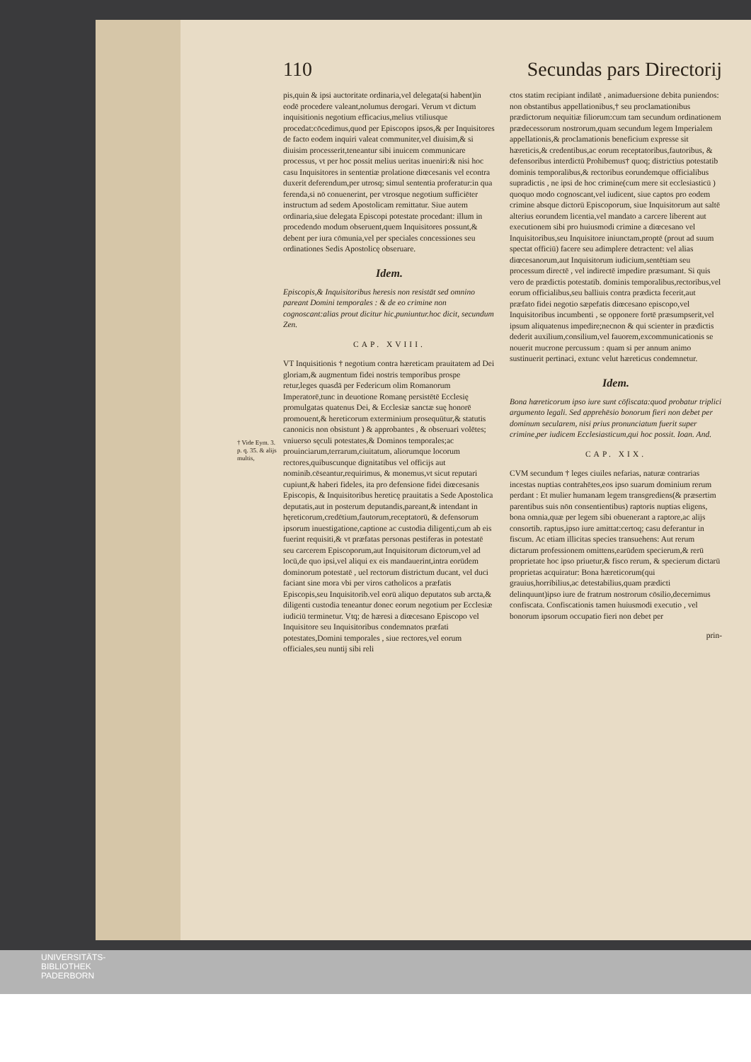† Vide Eym. 3. p. q. 35. & alijs multis,
110 Secundas pars Directorij
pis,quin & ipsi auctoritate ordinaria,vel delegata(si habent)in eodē procedere valeant,nolumus derogari. Verum vt dictum inquisitionis negotium efficacius,melius vtiliusque procedat:cōcedimus,quod per Episcopos ipsos,& per Inquisitores de facto eodem inquiri valeat communiter,vel diuisim,& si diuisim processerit,teneantur sibi inuicem communicare processus, vt per hoc possit melius ueritas inueniri:& nisi hoc casu Inquisitores in sententiæ prolatione diœcesanis vel econtra duxerit deferendum,per utrosq; simul sententia proferatur:in qua ferenda,si nō conuenerint, per vtrosque negotium sufficiēter instructum ad sedem Apostolicam remittatur. Siue autem ordinaria,siue delegata Episcopi potestate procedant: illum in procedendo modum obseruent,quem Inquisitores possunt,& debent per iura cōmunia,vel per speciales concessiones seu ordinationes Sedis Apostolicę obseruare.
Idem.
Episcopis,& Inquisitoribus heresis non resistāt sed omnino pareant Domini temporales : & de eo crimine non cognoscant:alias prout dicitur hic,puniuntur.hoc dicit, secundum Zen.
CAP. XVIII.
VT Inquisitionis † negotium contra hæreticam prauitatem ad Dei gloriam,& augmentum fidei nostris temporibus prospe retur,leges quasdā per Federicum olim Romanorum Imperatorē,tunc in deuotione Romanę persistētē Ecclesię promulgatas quatenus Dei, & Ecclesiæ sanctæ suę honorē promouent,& hereticorum exterminium prosequūtur,& statutis canonicis non obsistunt ) & approbantes , & obseruari volētes; vniuerso sęculi potestates,& Dominos temporales;ac prouinciarum,terrarum,ciuitatum, aliorumque locorum rectores,quibuscunque dignitatibus vel officijs aut nominib.cēseantur,requirimus, & monemus,vt sicut reputari cupiunt,& haberi fideles, ita pro defensione fidei diœcesanis Episcopis, & Inquisitoribus hereticę prauitatis a Sede Apostolica deputatis,aut in posterum deputandis,pareant,& intendant in hęreticorum,credētium,fautorum,receptatorū, & defensorum ipsorum inuestigatione,captione ac custodia diligenti,cum ab eis fuerint requisiti,& vt præfatas personas pestiferas in potestatē seu carcerem Episcoporum,aut Inquisitorum dictorum,vel ad locū,de quo ipsi,vel aliqui ex eis mandauerint,intra eorūdem dominorum potestatē , uel rectorum districtum ducant, vel duci faciant sine mora vbi per viros catholicos a præfatis Episcopis,seu Inquisitorib.vel eorū aliquo deputatos sub arcta,& diligenti custodia teneantur donec eorum negotium per Ecclesiæ iudiciū terminetur. Vtq; de hæresi a diœcesano Episcopo vel Inquisitore seu Inquisitoribus condemnatos præfati potestates,Domini temporales , siue rectores,vel eorum officiales,seu nuntij sibi reli
ctos statim recipiant indilatē , animaduersione debita puniendos: non obstantibus appellationibus,† seu proclamationibus prædictorum nequitiæ filiorum:cum tam secundum ordinationem prædecessorum nostrorum,quam secundum legem Imperialem appellationis,& proclamationis beneficium expresse sit hæreticis,& credentibus,ac eorum receptatoribus,fautoribus, & defensoribus interdictū Prohibemus† quoq; districtius potestatib dominis temporalibus,& rectoribus eorundemque officialibus supradictis , ne ipsi de hoc crimine(cum mere sit ecclesiasticū ) quoquo modo cognoscant,vel iudicent, siue captos pro eodem crimine absque dictorū Episcoporum, siue Inquisitorum aut saltē alterius eorundem licentia,vel mandato a carcere liberent aut executionem sibi pro huiusmodi crimine a diœcesano vel Inquisitoribus,seu Inquisitore iniunctam,proptē (prout ad suum spectat officiū) facere seu adimplere detractent: vel alias diœcesanorum,aut Inquisitorum iudicium,sentētiam seu processum directē , vel indirectē impedire præsumant. Si quis vero de prædictis potestatib. dominis temporalibus,rectoribus,vel eorum officialibus,seu balliuis contra prædicta fecerit,aut præfato fidei negotio sæpefatis diœcesano episcopo,vel Inquisitoribus incumbenti , se opponere fortē præsumpserit,vel ipsum aliquatenus impedire;necnon & qui scienter in prædictis dederit auxilium,consilium,vel fauorem,excommunicationis se nouerit mucrone percussum : quam si per annum animo sustinuerit pertinaci, extunc velut hæreticus condemnetur.
Idem.
Bona hæreticorum ipso iure sunt cōfiscata:quod probatur triplici argumento legali. Sed apprehēsio bonorum fieri non debet per dominum secularem, nisi prius pronunciatum fuerit super crimine,per iudicem Ecclesiasticum,qui hoc possit. Ioan. And.
CAP. XIX.
CVM secundum † leges ciuiles nefarias, naturæ contrarias incestas nuptias contrahētes,eos ipso suarum dominium rerum perdant : Et mulier humanam legem transgrediens(& præsertim parentibus suis nōn consentientibus) raptoris nuptias eligens, bona omnia,quæ per legem sibi obuenerant a raptore,ac alijs consortib. raptus,ipso iure amittat:certoq; casu deferantur in fiscum. Ac etiam illicitas species transuehens: Aut rerum dictarum professionem omittens,earūdem specierum,& rerū proprietate hoc ipso priuetur,& fisco rerum, & specierum dictarū proprietas acquiratur: Bona hæreticorum(qui grauius,horribilius,ac detestabilius,quam prædicti delinquunt)ipso iure de fratrum nostrorum cōsilio,decernimus confiscata. Confiscationis tamen huiusmodi executio , vel bonorum ipsorum occupatio fieri non debet per
prin-
UNIVERSITÄTS-
BIBLIOTHEK
PADERBORN